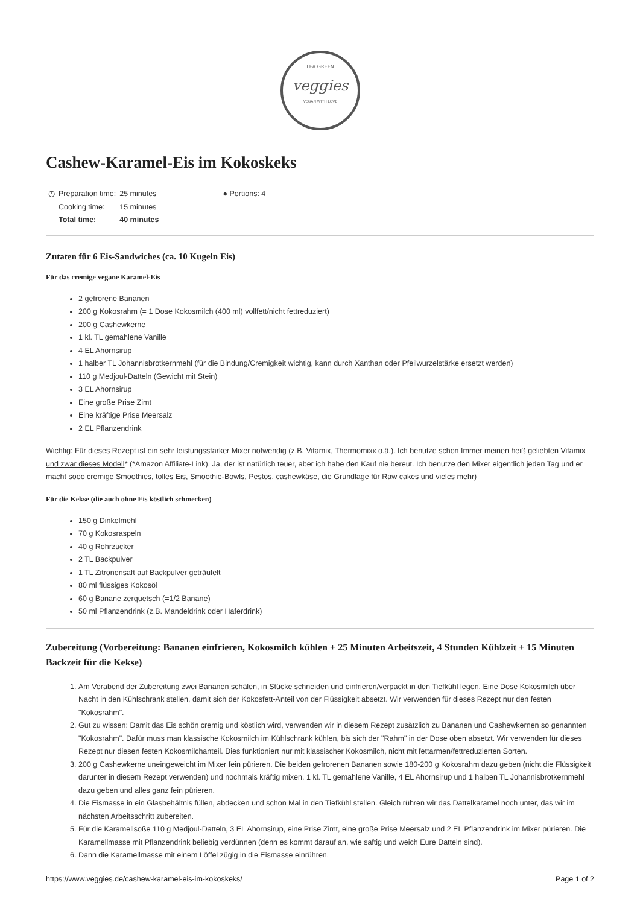LEA GREEN
veggies
VEGAN WITH LOVE
Cashew-Karamel-Eis im Kokoskeks
| ◷ | Preparation time: | 25 minutes |
| | Cooking time: | 15 minutes |
| | Total time: | 40 minutes |
● Portions: 4
Zutaten für 6 Eis-Sandwiches (ca. 10 Kugeln Eis)
Für das cremige vegane Karamel-Eis
2 gefrorene Bananen
200 g Kokosrahm (= 1 Dose Kokosmilch (400 ml) vollfett/nicht fettreduziert)
200 g Cashewkerne
1 kl. TL gemahlene Vanille
4 EL Ahornsirup
1 halber TL Johannisbrotkernmehl (für die Bindung/Cremigkeit wichtig, kann durch Xanthan oder Pfeilwurzelstärke ersetzt werden)
110 g Medjoul-Datteln (Gewicht mit Stein)
3 EL Ahornsirup
Eine große Prise Zimt
Eine kräftige Prise Meersalz
2 EL Pflanzendrink
Wichtig: Für dieses Rezept ist ein sehr leistungsstarker Mixer notwendig (z.B. Vitamix, Thermomixx o.ä.). Ich benutze schon Immer meinen heiß geliebten Vitamix und zwar dieses Modell* (*Amazon Affiliate-Link). Ja, der ist natürlich teuer, aber ich habe den Kauf nie bereut. Ich benutze den Mixer eigentlich jeden Tag und er macht sooo cremige Smoothies, tolles Eis, Smoothie-Bowls, Pestos, cashewkäse, die Grundlage für Raw cakes und vieles mehr)
Für die Kekse (die auch ohne Eis köstlich schmecken)
150 g Dinkelmehl
70 g Kokosraspeln
40 g Rohrzucker
2 TL Backpulver
1 TL Zitronensaft auf Backpulver geträufelt
80 ml flüssiges Kokosöl
60 g Banane zerquetsch (=1/2 Banane)
50 ml Pflanzendrink (z.B. Mandeldrink oder Haferdrink)
Zubereitung (Vorbereitung: Bananen einfrieren, Kokosmilch kühlen + 25 Minuten Arbeitszeit, 4 Stunden Kühlzeit + 15 Minuten Backzeit für die Kekse)
1. Am Vorabend der Zubereitung zwei Bananen schälen, in Stücke schneiden und einfrieren/verpackt in den Tiefkühl legen. Eine Dose Kokosmilch über Nacht in den Kühlschrank stellen, damit sich der Kokosfett-Anteil von der Flüssigkeit absetzt. Wir verwenden für dieses Rezept nur den festen "Kokosrahm".
2. Gut zu wissen: Damit das Eis schön cremig und köstlich wird, verwenden wir in diesem Rezept zusätzlich zu Bananen und Cashewkernen so genannten "Kokosrahm". Dafür muss man klassische Kokosmilch im Kühlschrank kühlen, bis sich der "Rahm" in der Dose oben absetzt. Wir verwenden für dieses Rezept nur diesen festen Kokosmilchanteil. Dies funktioniert nur mit klassischer Kokosmilch, nicht mit fettarmen/fettreduzierten Sorten.
3. 200 g Cashewkerne uneingeweicht im Mixer fein pürieren. Die beiden gefrorenen Bananen sowie 180-200 g Kokosrahm dazu geben (nicht die Flüssigkeit darunter in diesem Rezept verwenden) und nochmals kräftig mixen. 1 kl. TL gemahlene Vanille, 4 EL Ahornsirup und 1 halben TL Johannisbrotkernmehl dazu geben und alles ganz fein pürieren.
4. Die Eismasse in ein Glasbehältnis füllen, abdecken und schon Mal in den Tiefkühl stellen. Gleich rühren wir das Dattelkaramel noch unter, das wir im nächsten Arbeitsschritt zubereiten.
5. Für die Karamellsoße 110 g Medjoul-Datteln, 3 EL Ahornsirup, eine Prise Zimt, eine große Prise Meersalz und 2 EL Pflanzendrink im Mixer pürieren. Die Karamellmasse mit Pflanzendrink beliebig verdünnen (denn es kommt darauf an, wie saftig und weich Eure Datteln sind).
6. Dann die Karamellmasse mit einem Löffel zügig in die Eismasse einrühren.
https://www.veggies.de/cashew-karamel-eis-im-kokoskeks/ Page 1 of 2